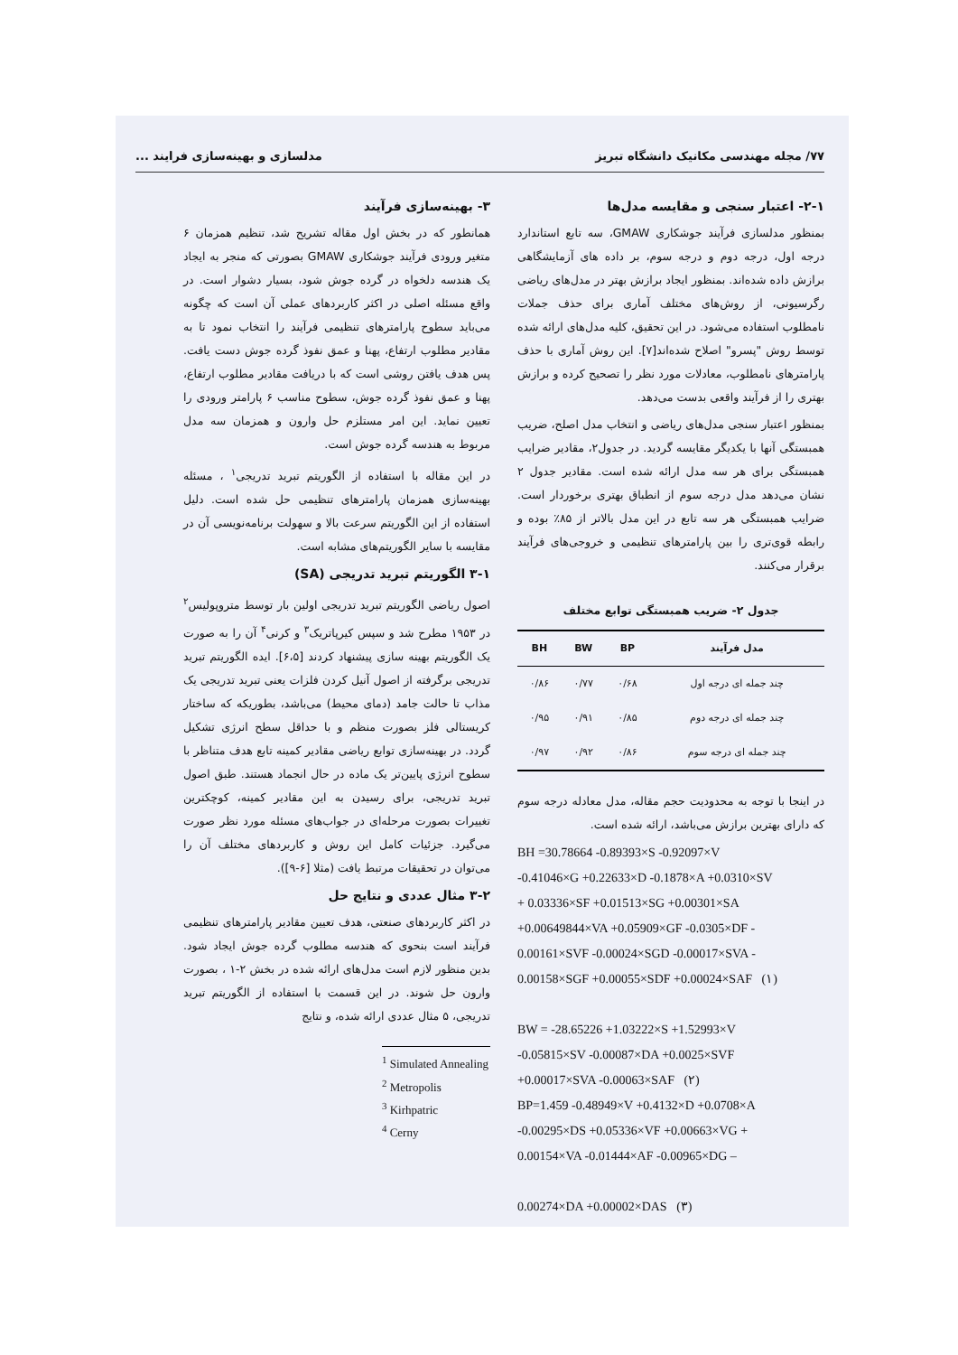۷۷/ مجله مهندسی مکانیک دانشگاه تبریز مدلسازی و بهینه‌سازی فرایند ...
۲-۱- اعتبار سنجی و مقایسه مدل‌ها
بمنظور مدلسازی فرآیند جوشکاری GMAW، سه تابع استاندارد درجه اول، درجه دوم و درجه سوم، بر داده های آزمایشگاهی برازش داده شده‌اند. بمنظور ایجاد برازش بهتر در مدل‌های ریاضی رگرسیونی، از روش‌های مختلف آماری برای حذف جملات نامطلوب استفاده می‌شود. در این تحقیق، کلیه مدل‌های ارائه شده توسط روش "پسرو" اصلاح شده‌اند[۷]. این روش آماری با حذف پارامترهای نامطلوب، معادلات مورد نظر را تصحیح کرده و برازش بهتری را از فرآیند واقعی بدست می‌دهد.
بمنظور اعتبار سنجی مدل‌های ریاضی و انتخاب مدل اصلح، ضریب همبستگی آنها با یکدیگر مقایسه گردید. در جدول۲، مقادیر ضرایب همبستگی برای هر سه مدل ارائه شده است. مقادیر جدول ۲ نشان می‌دهد مدل درجه سوم از انطباق بهتری برخوردار است. ضرایب همبستگی هر سه تابع در این مدل بالاتر از ۸۵٪ بوده و رابطه قوی‌تری را بین پارامترهای تنظیمی و خروجی‌های فرآیند برقرار می‌کنند.
جدول ۲- ضریب همبستگی توابع مختلف
| مدل فرآیند | BP | BW | BH |
| --- | --- | --- | --- |
| چند جمله ای درجه اول | ۰/۶۸ | ۰/۷۷ | ۰/۸۶ |
| چند جمله ای درجه دوم | ۰/۸۵ | ۰/۹۱ | ۰/۹۵ |
| چند جمله ای درجه سوم | ۰/۸۶ | ۰/۹۲ | ۰/۹۷ |
در اینجا با توجه به محدودیت حجم مقاله، مدل معادله درجه سوم که دارای بهترین برازش می‌باشد، ارائه شده است.
BH =30.78664 -0.89393×S -0.92097×V
-0.41046×G +0.22633×D -0.1878×A +0.0310×SV
+ 0.03336×SF +0.01513×SG +0.00301×SA
+0.00649844×VA +0.05909×GF -0.0305×DF -
0.00161×SVF -0.00024×SGD -0.00017×SVA -
0.00158×SGF +0.00055×SDF +0.00024×SAF (۱)
BW = -28.65226 +1.03222×S +1.52993×V
-0.05815×SV -0.00087×DA +0.0025×SVF
+0.00017×SVA -0.00063×SAF (۲)
BP=1.459 -0.48949×V +0.4132×D +0.0708×A
-0.00295×DS +0.05336×VF +0.00663×VG +
0.00154×VA -0.01444×AF -0.00965×DG –
0.00274×DA +0.00002×DAS (۳)
۳- بهینه‌سازی فرآیند
همانطور که در بخش اول مقاله تشریح شد، تنظیم همزمان ۶ متغیر ورودی فرآیند جوشکاری GMAW بصورتی که منجر به ایجاد یک هندسه دلخواه در گرده جوش شود، بسیار دشوار است. در واقع مسئله اصلی در اکثر کاربردهای عملی آن است که چگونه می‌باید سطوح پارامترهای تنظیمی فرآیند را انتخاب نمود تا به مقادیر مطلوب ارتفاع، پهنا و عمق نفوذ گرده جوش دست یافت. پس هدف یافتن روشی است که با دریافت مقادیر مطلوب ارتفاع، پهنا و عمق نفوذ گرده جوش، سطوح مناسب ۶ پارامتر ورودی را تعیین نماید. این امر مستلزم حل وارون و همزمان سه مدل مربوط به هندسه گرده جوش است.
در این مقاله با استفاده از الگوریتم تبرید تدریجی<sup>۱</sup> ، مسئله بهینه‌سازی همزمان پارامترهای تنظیمی حل شده است. دلیل استفاده از این الگوریتم سرعت بالا و سهولت برنامه‌نویسی آن در مقایسه با سایر الگوریتم‌های مشابه است.
۳-۱ الگوریتم تبرید تدریجی (SA)
اصول ریاضی الگوریتم تبرید تدریجی اولین بار توسط متروپولیس<sup>۲</sup> در ۱۹۵۳ مطرح شد و سپس کیرپاتریک<sup>۳</sup> و کرنی<sup>۴</sup> آن را به صورت یک الگوریتم بهینه سازی پیشنهاد کردند [۶،۵]. ایده الگوریتم تبرید تدریجی برگرفته از اصول آنیل کردن فلزات یعنی تبرید تدریجی یک مذاب تا حالت جامد (دمای محیط) می‌باشد، بطوریکه که ساختار کریستالی فلز بصورت منظم و با حداقل سطح انرژی تشکیل گردد. در بهینه‌سازی توابع ریاضی مقادیر کمینه تابع هدف متناظر با سطوح انرژی پایین‌تر یک ماده در حال انجماد هستند. طبق اصول تبرید تدریجی، برای رسیدن به این مقادیر کمینه، کوچکترین تغییرات بصورت مرحله‌ای در جواب‌های مسئله مورد نظر صورت می‌گیرد. جزئیات کامل این روش و کاربردهای مختلف آن را می‌توان در تحقیقات مرتبط یافت (مثلا [۶-۹]).
۳-۲ مثال عددی و نتایج حل
در اکثر کاربردهای صنعتی، هدف تعیین مقادیر پارامترهای تنظیمی فرآیند است بنحوی که هندسه مطلوب گرده جوش ایجاد شود. بدین منظور لازم است مدل‌های ارائه شده در بخش ۲-۱ ، بصورت وارون حل شوند. در این قسمت با استفاده از الگوریتم تبرید تدریجی، ۵ مثال عددی ارائه شده، و نتایج
<sup>1</sup> Simulated Annealing
<sup>2</sup> Metropolis
<sup>3</sup> Kirhpatric
<sup>4</sup> Cerny